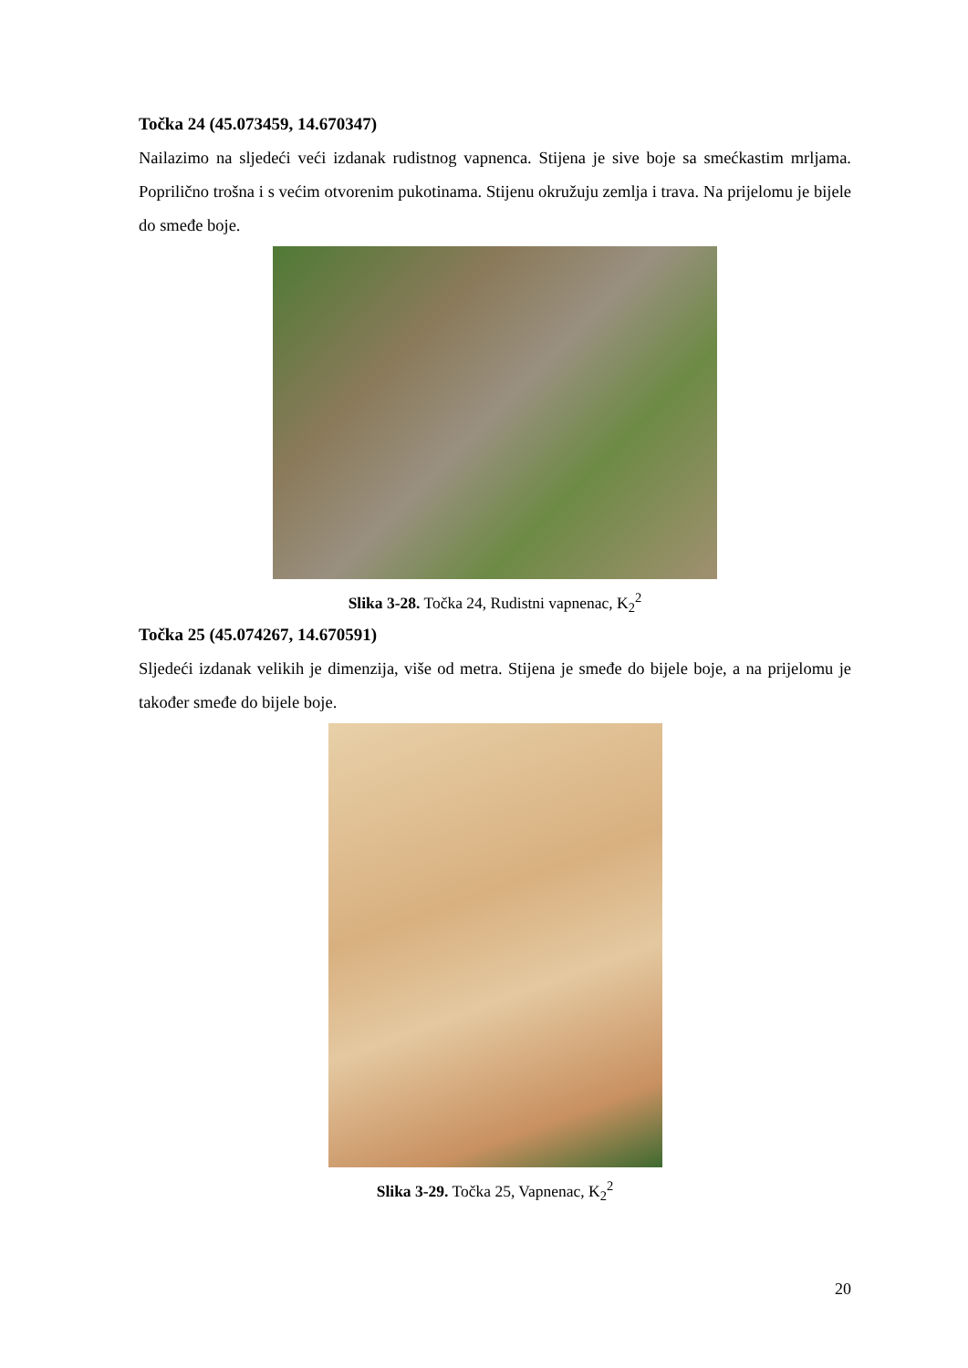Točka 24 (45.073459, 14.670347)
Nailazimo na sljedeći veći izdanak rudistnog vapnenca. Stijena je sive boje sa smećkastim mrljama. Poprilično trošna i s većim otvorenim pukotinama. Stijenu okružuju zemlja i trava. Na prijelomu je bijele do smeđe boje.
Slika 3-28. Točka 24, Rudistni vapnenac, K<sub>2</sub><sup>2</sup>
Točka 25 (45.074267, 14.670591)
Sljedeći izdanak velikih je dimenzija, više od metra. Stijena je smeđe do bijele boje, a na prijelomu je također smeđe do bijele boje.
Slika 3-29. Točka 25, Vapnenac, K<sub>2</sub><sup>2</sup>
20